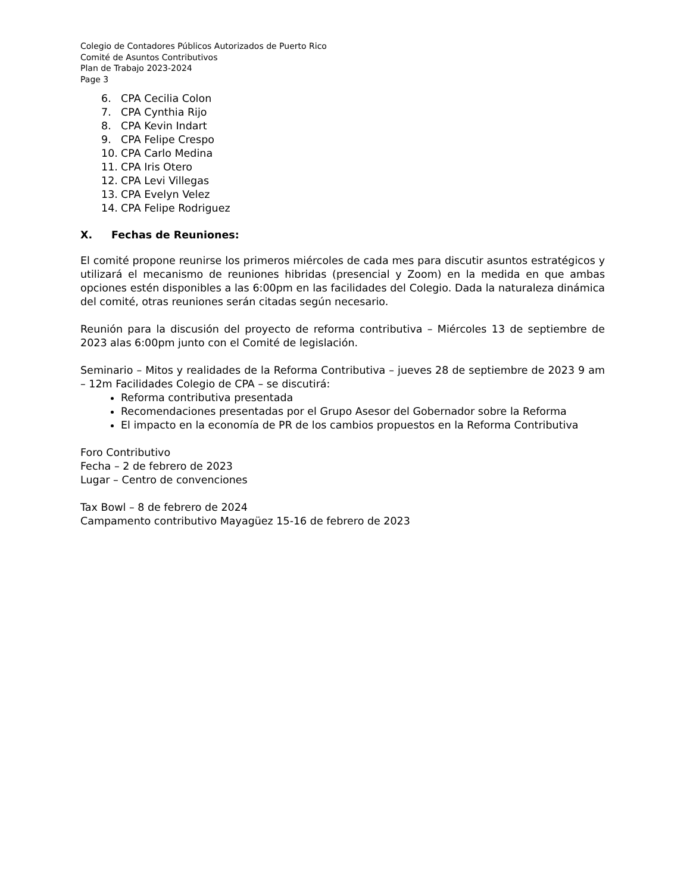Colegio de Contadores Públicos Autorizados de Puerto Rico
Comité de Asuntos Contributivos
Plan de Trabajo 2023-2024
Page 3
6. CPA Cecilia Colon
7. CPA Cynthia Rijo
8. CPA Kevin Indart
9. CPA Felipe Crespo
10. CPA Carlo Medina
11. CPA Iris Otero
12. CPA Levi Villegas
13. CPA Evelyn Velez
14. CPA Felipe Rodriguez
X. Fechas de Reuniones:
El comité propone reunirse los primeros miércoles de cada mes para discutir asuntos estratégicos y utilizará el mecanismo de reuniones hibridas (presencial y Zoom) en la medida en que ambas opciones estén disponibles a las 6:00pm en las facilidades del Colegio. Dada la naturaleza dinámica del comité, otras reuniones serán citadas según necesario.
Reunión para la discusión del proyecto de reforma contributiva – Miércoles 13 de septiembre de 2023 alas 6:00pm junto con el Comité de legislación.
Seminario – Mitos y realidades de la Reforma Contributiva – jueves 28 de septiembre de 2023 9 am – 12m Facilidades Colegio de CPA – se discutirá:
Reforma contributiva presentada
Recomendaciones presentadas por el Grupo Asesor del Gobernador sobre la Reforma
El impacto en la economía de PR de los cambios propuestos en la Reforma Contributiva
Foro Contributivo
Fecha – 2 de febrero de 2023
Lugar – Centro de convenciones
Tax Bowl – 8 de febrero de 2024
Campamento contributivo Mayagüez 15-16 de febrero de 2023